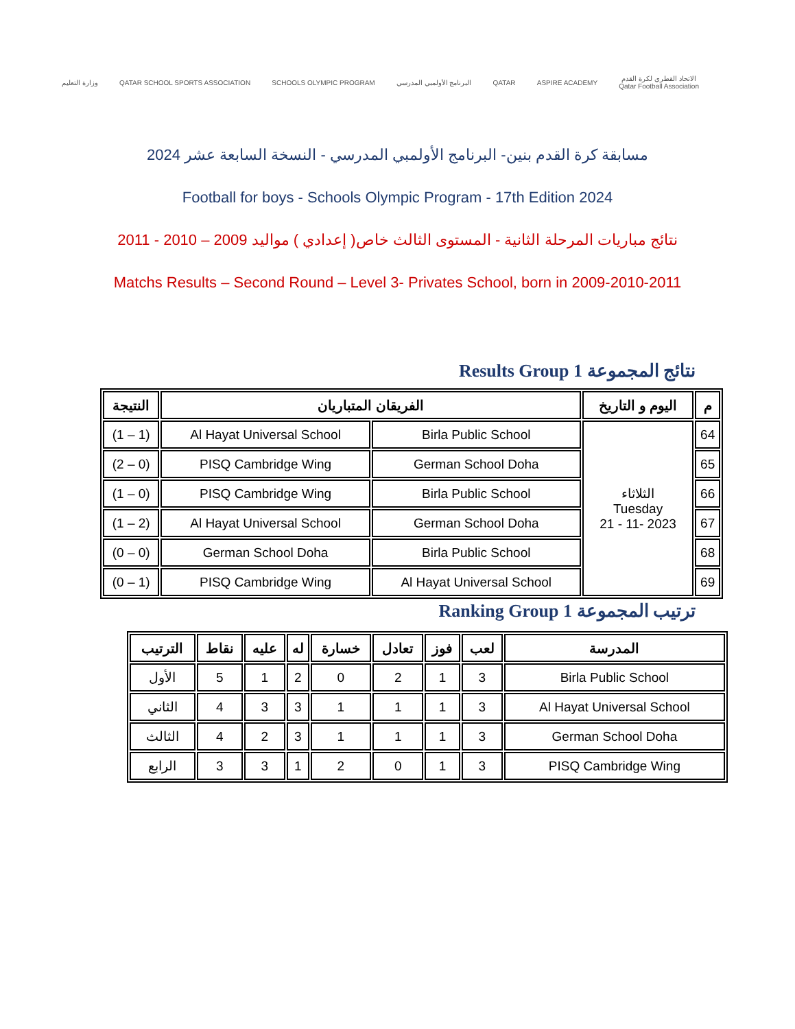وزارة التعليم
QATAR SCHOOL SPORTS ASSOCIATION
SCHOOLS OLYMPIC PROGRAM البرنامج الأولمبي المدرسي QATAR ASPIRE ACADEMY
الاتحاد القطري لكرة القدم
Qatar Football Association
مسابقة كرة القدم بنين- البرنامج الأولمبي المدرسي - النسخة السابعة عشر 2024
Football for boys - Schools Olympic Program - 17th Edition 2024
نتائج مباريات المرحلة الثانية - المستوى الثالث خاص( إعدادي ) مواليد 2009 – 2010 - 2011
Matchs Results – Second Round – Level 3- Privates School, born in 2009-2010-2011
Results Group 1 نتائج المجموعة
| م | اليوم و التاريخ | الفريقان المتباريان | | النتيجة |
| --- | --- | --- | --- | --- |
| 64 | الثلاثاء Tuesday 2023 -11 - 21 | Birla Public School | Al Hayat Universal School | (1 – 1) |
| 65 | | German School Doha | PISQ Cambridge Wing | (0 – 2) |
| 66 | | Birla Public School | PISQ Cambridge Wing | (0 – 1) |
| 67 | | German School Doha | Al Hayat Universal School | (2 – 1) |
| 68 | | Birla Public School | German School Doha | (0 – 0) |
| 69 | | Al Hayat Universal School | PISQ Cambridge Wing | (1 – 0) |
Ranking Group 1 ترتيب المجموعة
| المدرسة | لعب | فوز | تعادل | خسارة | له | عليه | نقاط | الترتيب |
| --- | --- | --- | --- | --- | --- | --- | --- | --- |
| Birla Public School | 3 | 1 | 2 | 0 | 2 | 1 | 5 | الأول |
| Al Hayat Universal School | 3 | 1 | 1 | 1 | 3 | 3 | 4 | الثاني |
| German School Doha | 3 | 1 | 1 | 1 | 3 | 2 | 4 | الثالث |
| PISQ Cambridge Wing | 3 | 1 | 0 | 2 | 1 | 3 | 3 | الرابع |